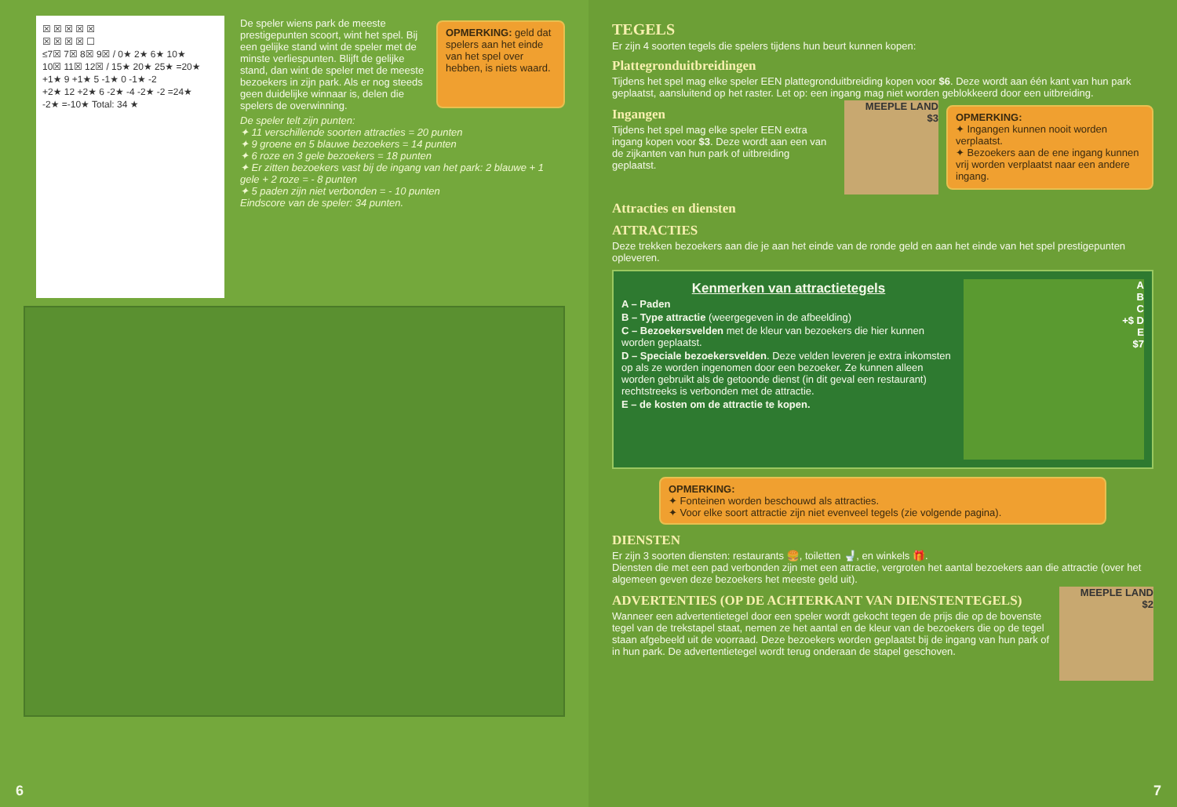☒ ☒ ☒ ☒ ☒
☒ ☒ ☒ ☒ ☐
≤7☒ 7☒ 8☒ 9☒ / 0★ 2★ 6★ 10★
10☒ 11☒ 12☒ / 15★ 20★ 25★ =20★
+1★ 9 +1★ 5 -1★ 0 -1★ -2
+2★ 12 +2★ 6 -2★ -4 -2★ -2 =24★
-2★ =-10★ Total: 34 ★
De speler wiens park de meeste prestigepunten scoort, wint het spel. Bij een gelijke stand wint de speler met de minste verliespunten. Blijft de gelijke stand, dan wint de speler met de meeste bezoekers in zijn park. Als er nog steeds geen duidelijke winnaar is, delen die spelers de overwinning.
OPMERKING: geld dat spelers aan het einde van het spel over hebben, is niets waard.
De speler telt zijn punten:
✦ 11 verschillende soorten attracties = 20 punten
✦ 9 groene en 5 blauwe bezoekers = 14 punten
✦ 6 roze en 3 gele bezoekers = 18 punten
✦ Er zitten bezoekers vast bij de ingang van het park: 2 blauwe + 1 gele + 2 roze = - 8 punten
✦ 5 paden zijn niet verbonden = - 10 punten
Eindscore van de speler: 34 punten.
6
TEGELS
Er zijn 4 soorten tegels die spelers tijdens hun beurt kunnen kopen:
Plattegronduitbreidingen
Tijdens het spel mag elke speler EEN plattegronduitbreiding kopen voor $6. Deze wordt aan één kant van hun park geplaatst, aansluitend op het raster. Let op: een ingang mag niet worden geblokkeerd door een uitbreiding.
Ingangen
Tijdens het spel mag elke speler EEN extra ingang kopen voor $3. Deze wordt aan een van de zijkanten van hun park of uitbreiding geplaatst.
MEEPLE LAND
$3
OPMERKING:
✦ Ingangen kunnen nooit worden verplaatst.
✦ Bezoekers aan de ene ingang kunnen vrij worden verplaatst naar een andere ingang.
Attracties en diensten
ATTRACTIES
Deze trekken bezoekers aan die je aan het einde van de ronde geld en aan het einde van het spel prestigepunten opleveren.
Kenmerken van attractietegels
A – Paden
B – Type attractie (weergegeven in de afbeelding)
C – Bezoekersvelden met de kleur van bezoekers die hier kunnen worden geplaatst.
D – Speciale bezoekersvelden. Deze velden leveren je extra inkomsten op als ze worden ingenomen door een bezoeker. Ze kunnen alleen worden gebruikt als de getoonde dienst (in dit geval een restaurant) rechtstreeks is verbonden met de attractie.
E – de kosten om de attractie te kopen.
A
B
C
+$ D
E
$7
OPMERKING:
✦ Fonteinen worden beschouwd als attracties.
✦ Voor elke soort attractie zijn niet evenveel tegels (zie volgende pagina).
DIENSTEN
Er zijn 3 soorten diensten: restaurants 🍔, toiletten 🚽, en winkels 🎁.
Diensten die met een pad verbonden zijn met een attractie, vergroten het aantal bezoekers aan die attractie (over het algemeen geven deze bezoekers het meeste geld uit).
ADVERTENTIES (OP DE ACHTERKANT VAN DIENSTENTEGELS)
Wanneer een advertentietegel door een speler wordt gekocht tegen de prijs die op de bovenste tegel van de trekstapel staat, nemen ze het aantal en de kleur van de bezoekers die op de tegel staan afgebeeld uit de voorraad. Deze bezoekers worden geplaatst bij de ingang van hun park of in hun park. De advertentietegel wordt terug onderaan de stapel geschoven.
MEEPLE LAND
$2
7